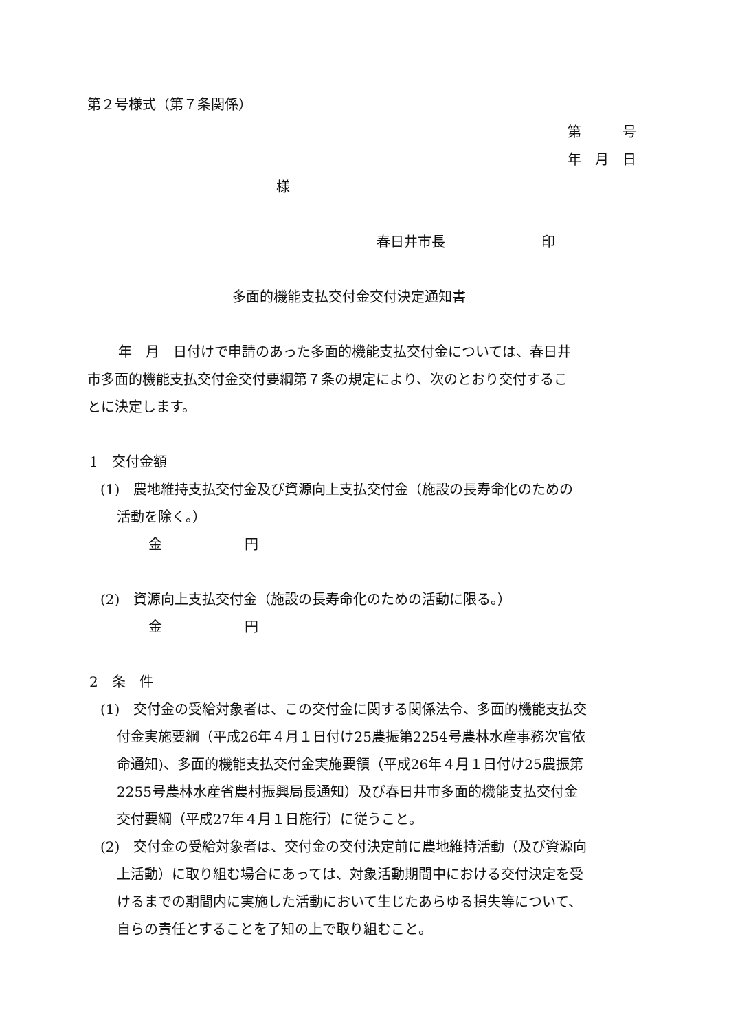第２号様式（第７条関係）
第　　　号
年　月　日
様
春日井市長　　　　　　　印
多面的機能支払交付金交付決定通知書
年　月　日付けで申請のあった多面的機能支払交付金については、春日井
市多面的機能支払交付金交付要綱第７条の規定により、次のとおり交付するこ
とに決定します。
1　交付金額
(1)　農地維持支払交付金及び資源向上支払交付金（施設の長寿命化のための
活動を除く。）
金　　　　　　円
(2)　資源向上支払交付金（施設の長寿命化のための活動に限る。）
金　　　　　　円
2　条　件
(1)　交付金の受給対象者は、この交付金に関する関係法令、多面的機能支払交
付金実施要綱（平成26年４月１日付け25農振第2254号農林水産事務次官依
命通知)、多面的機能支払交付金実施要領（平成26年４月１日付け25農振第
2255号農林水産省農村振興局長通知）及び春日井市多面的機能支払交付金
交付要綱（平成27年４月１日施行）に従うこと。
(2)　交付金の受給対象者は、交付金の交付決定前に農地維持活動（及び資源向
上活動）に取り組む場合にあっては、対象活動期間中における交付決定を受
けるまでの期間内に実施した活動において生じたあらゆる損失等について、
自らの責任とすることを了知の上で取り組むこと。